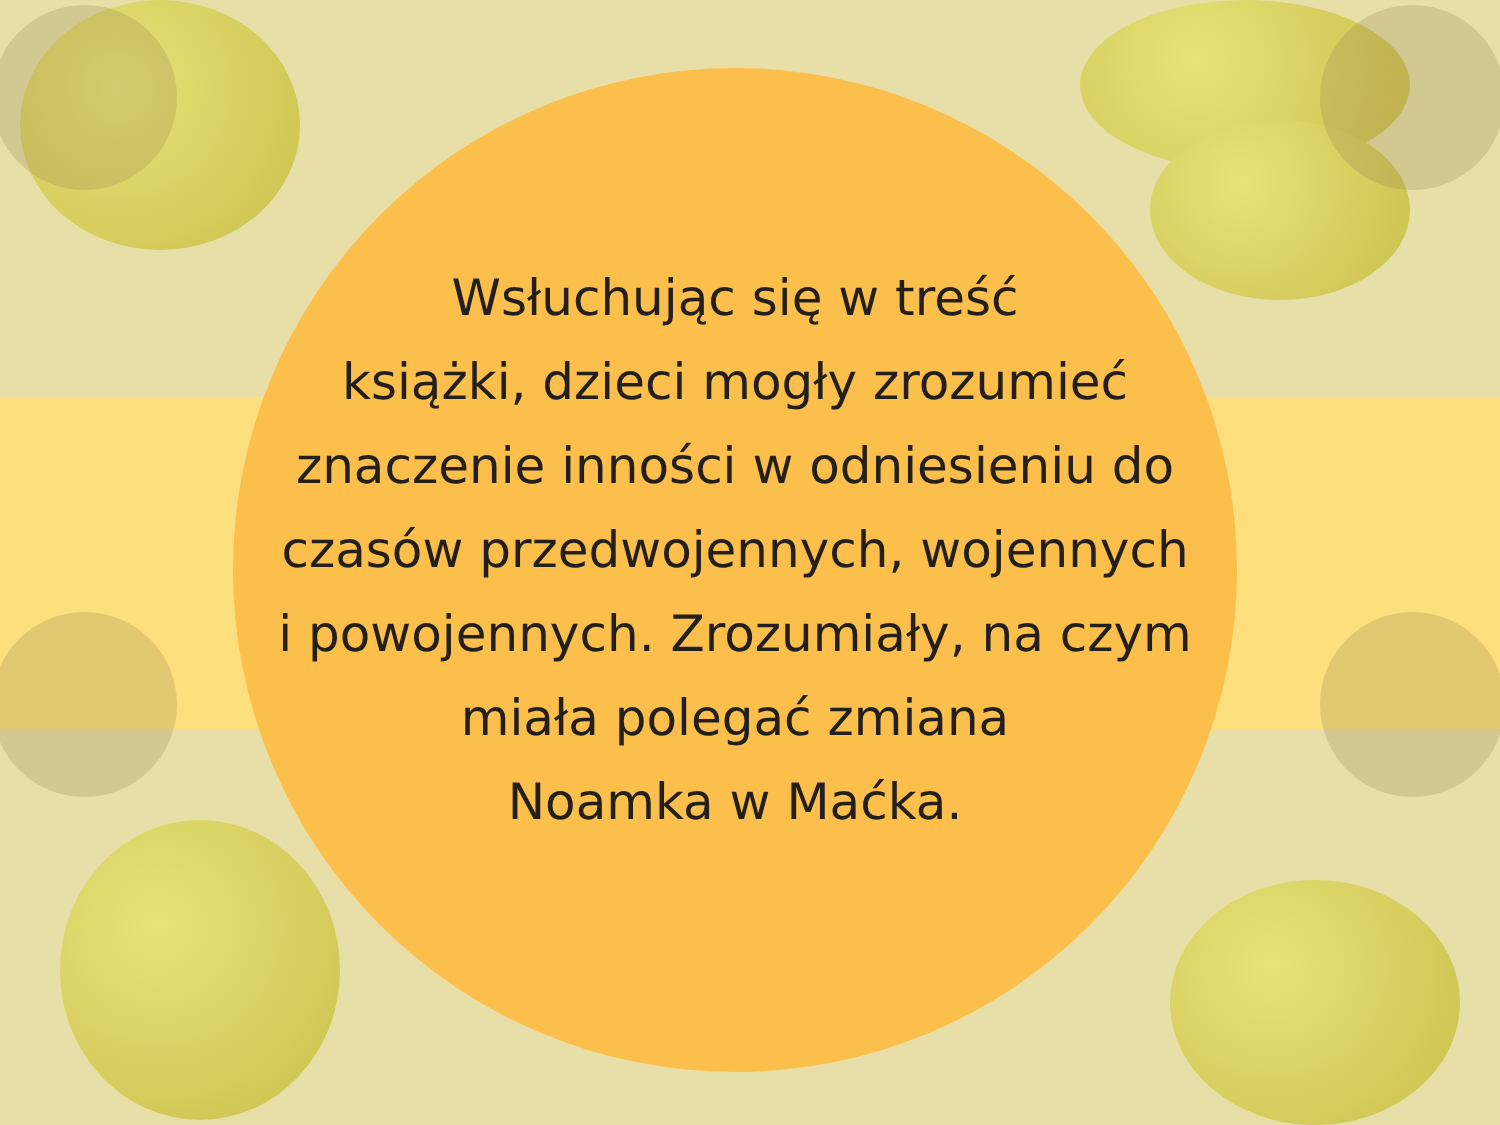Wsłuchując się w treść
książki, dzieci mogły zrozumieć
znaczenie inności w odniesieniu do
czasów przedwojennych, wojennych
i powojennych. Zrozumiały, na czym
miała polegać zmiana
Noamka w Maćka.